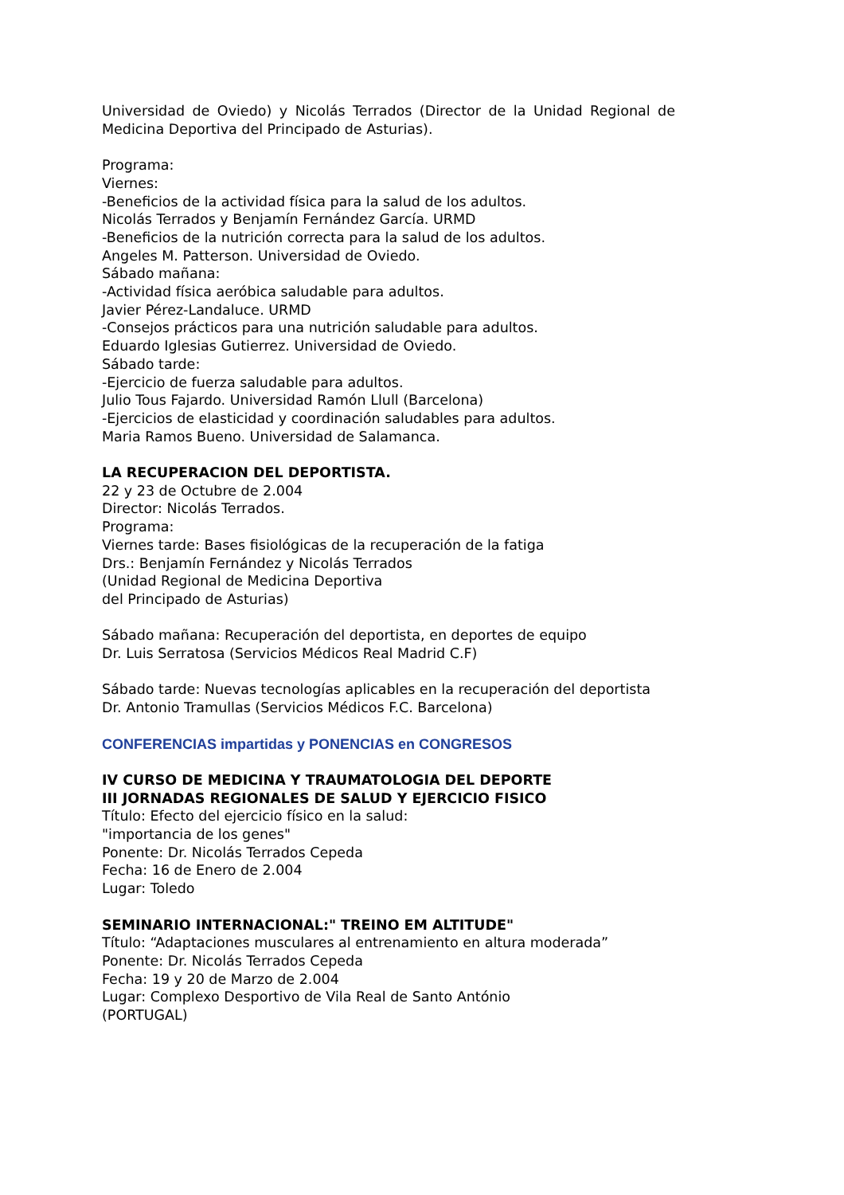Universidad de Oviedo) y Nicolás Terrados (Director de la Unidad Regional de Medicina Deportiva del Principado de Asturias).
Programa:
Viernes:
-Beneficios de la actividad física para la salud de los adultos.
Nicolás Terrados y Benjamín Fernández García. URMD
-Beneficios de la nutrición correcta para la salud de los adultos.
Angeles M. Patterson. Universidad de Oviedo.
Sábado mañana:
-Actividad física aeróbica saludable para adultos.
Javier Pérez-Landaluce. URMD
-Consejos prácticos para una nutrición saludable para adultos.
Eduardo Iglesias Gutierrez. Universidad de Oviedo.
Sábado tarde:
-Ejercicio de fuerza saludable para adultos.
Julio Tous Fajardo. Universidad Ramón Llull (Barcelona)
-Ejercicios de elasticidad y coordinación saludables para adultos.
Maria Ramos Bueno. Universidad de Salamanca.
LA RECUPERACION DEL DEPORTISTA.
22 y 23 de Octubre de 2.004
Director: Nicolás Terrados.
Programa:
Viernes tarde: Bases fisiológicas de la recuperación de la fatiga
Drs.: Benjamín Fernández y Nicolás Terrados
(Unidad Regional de Medicina Deportiva
del Principado de Asturias)
Sábado mañana: Recuperación del deportista, en deportes de equipo
Dr. Luis Serratosa (Servicios Médicos Real Madrid C.F)
Sábado tarde: Nuevas tecnologías aplicables en la recuperación del deportista
Dr. Antonio Tramullas (Servicios Médicos F.C. Barcelona)
CONFERENCIAS impartidas y PONENCIAS en CONGRESOS
IV CURSO DE MEDICINA Y TRAUMATOLOGIA DEL DEPORTE
III JORNADAS REGIONALES DE SALUD Y EJERCICIO FISICO
Título: Efecto del ejercicio físico en la salud:
"importancia de los genes"
Ponente: Dr. Nicolás Terrados Cepeda
Fecha: 16 de Enero de 2.004
Lugar: Toledo
SEMINARIO INTERNACIONAL:" TREINO EM ALTITUDE"
Título: “Adaptaciones musculares al entrenamiento en altura moderada”
Ponente: Dr. Nicolás Terrados Cepeda
Fecha: 19 y 20 de Marzo de 2.004
Lugar: Complexo Desportivo de Vila Real de Santo António
(PORTUGAL)